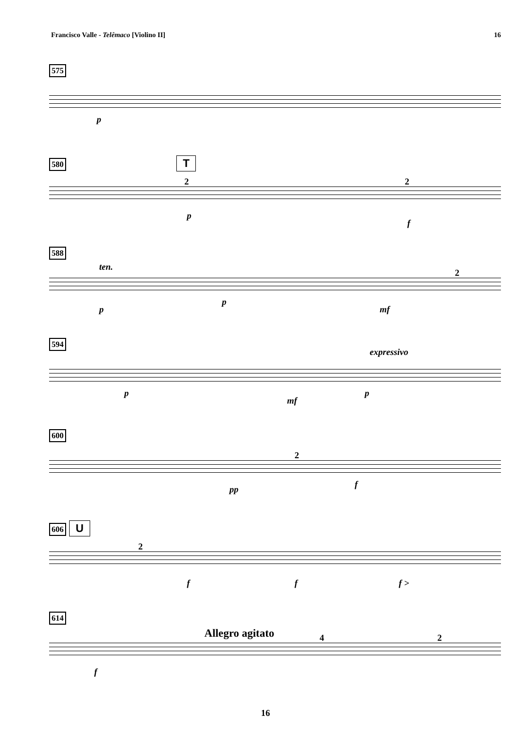Francisco Valle - Telêmaco [Violino II] 16
575
p
580 T
2
p
2
f
588
ten.
p
p
mf
2
594
p
mf
expressivo
p
600
pp
2
f
606 U
2
f f f >
614
Allegro agitato 4 2
f
16